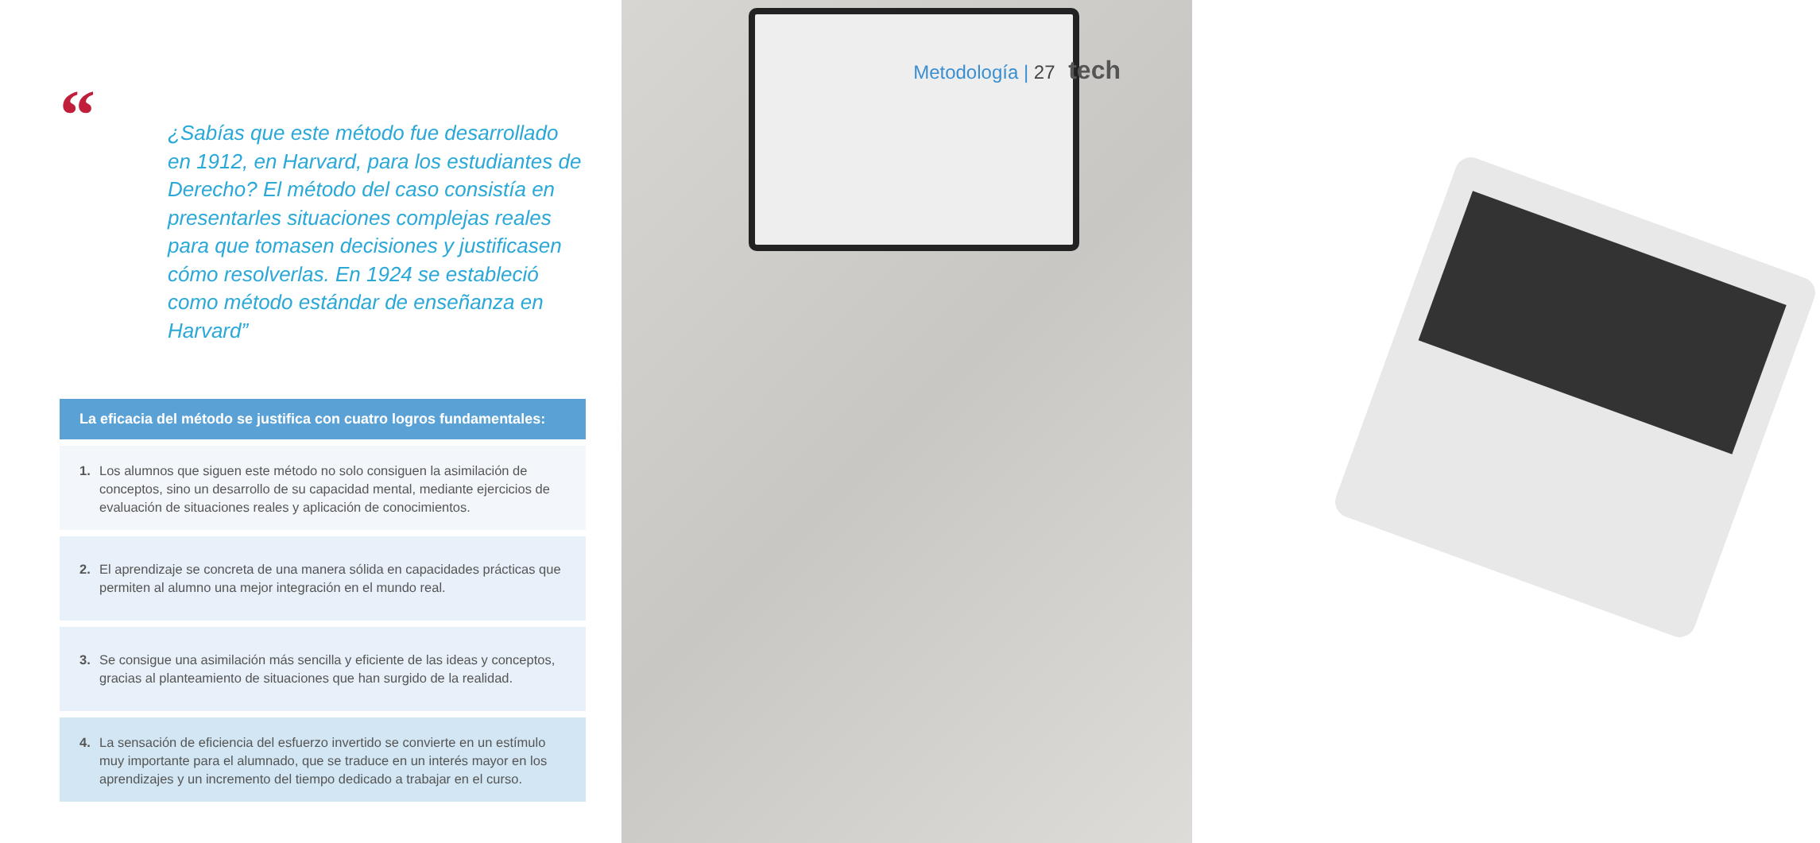Metodología | 27 tech
“
¿Sabías que este método fue desarrollado en 1912, en Harvard, para los estudiantes de Derecho? El método del caso consistía en presentarles situaciones complejas reales para que tomasen decisiones y justificasen cómo resolverlas. En 1924 se estableció como método estándar de enseñanza en Harvard”
La eficacia del método se justifica con cuatro logros fundamentales:
1. Los alumnos que siguen este método no solo consiguen la asimilación de conceptos, sino un desarrollo de su capacidad mental, mediante ejercicios de evaluación de situaciones reales y aplicación de conocimientos.
2. El aprendizaje se concreta de una manera sólida en capacidades prácticas que permiten al alumno una mejor integración en el mundo real.
3. Se consigue una asimilación más sencilla y eficiente de las ideas y conceptos, gracias al planteamiento de situaciones que han surgido de la realidad.
4. La sensación de eficiencia del esfuerzo invertido se convierte en un estímulo muy importante para el alumnado, que se traduce en un interés mayor en los aprendizajes y un incremento del tiempo dedicado a trabajar en el curso.